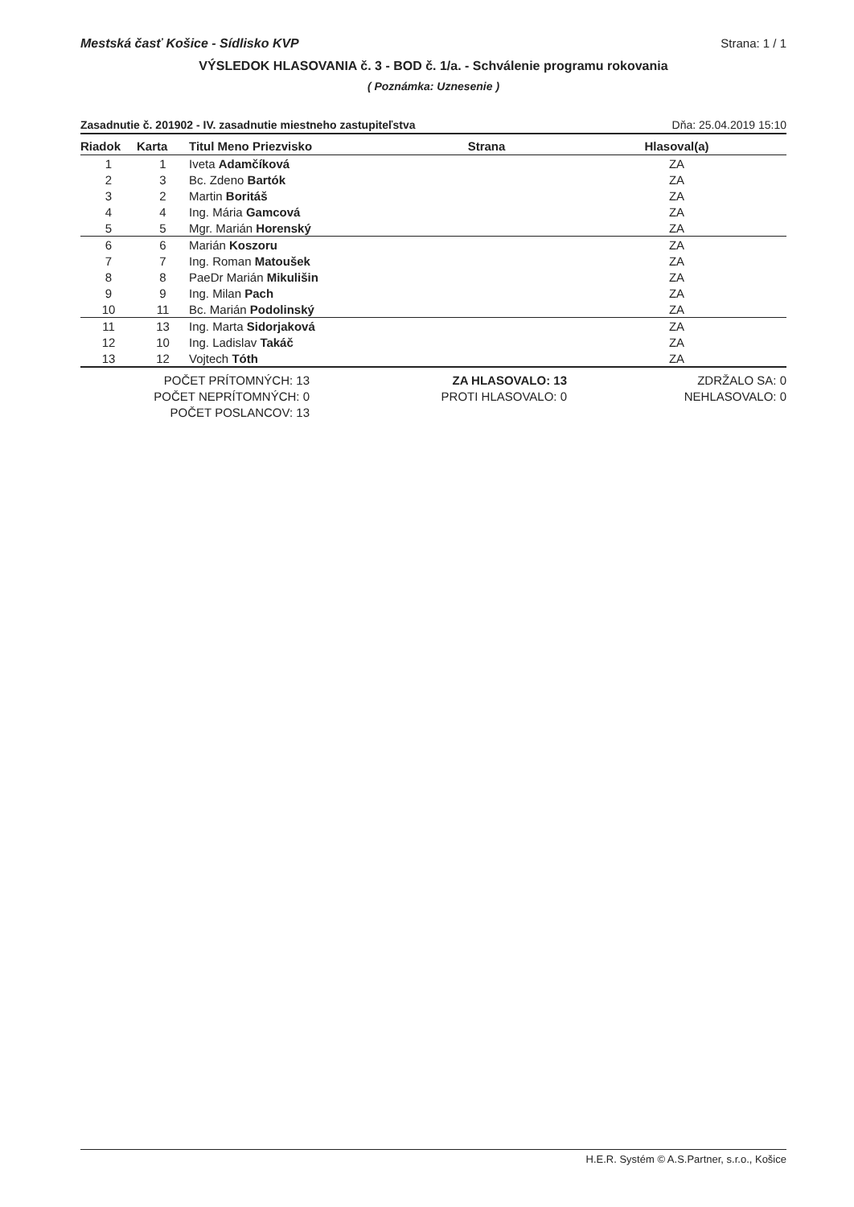Mestská časť Košice - Sídlisko KVP Strana: 1 / 1
VÝSLEDOK HLASOVANIA č. 3 - BOD č. 1/a. - Schválenie programu rokovania
( Poznámka: Uznesenie )
Zasadnutie č. 201902 - IV. zasadnutie miestneho zastupiteľstva Dňa: 25.04.2019 15:10
| Riadok | Karta | Titul Meno Priezvisko | Strana | Hlasoval(a) |
| --- | --- | --- | --- | --- |
| 1 | 1 | Iveta Adamčíková | | ZA |
| 2 | 3 | Bc. Zdeno Bartók | | ZA |
| 3 | 2 | Martin Boritáš | | ZA |
| 4 | 4 | Ing. Mária Gamcová | | ZA |
| 5 | 5 | Mgr. Marián Horenský | | ZA |
| 6 | 6 | Marián Koszoru | | ZA |
| 7 | 7 | Ing. Roman Matoušek | | ZA |
| 8 | 8 | PaeDr Marián Mikulišin | | ZA |
| 9 | 9 | Ing. Milan Pach | | ZA |
| 10 | 11 | Bc. Marián Podolinský | | ZA |
| 11 | 13 | Ing. Marta Sidorjaková | | ZA |
| 12 | 10 | Ing. Ladislav Takáč | | ZA |
| 13 | 12 | Vojtech Tóth | | ZA |
POČET PRÍTOMNÝCH: 13
POČET NEPRÍTOMNÝCH: 0
POČET POSLANCOV: 13
ZA HLASOVALO: 13
PROTI HLASOVALO: 0
ZDRŽALO SA: 0
NEHLASOVALO: 0
H.E.R. Systém © A.S.Partner, s.r.o., Košice